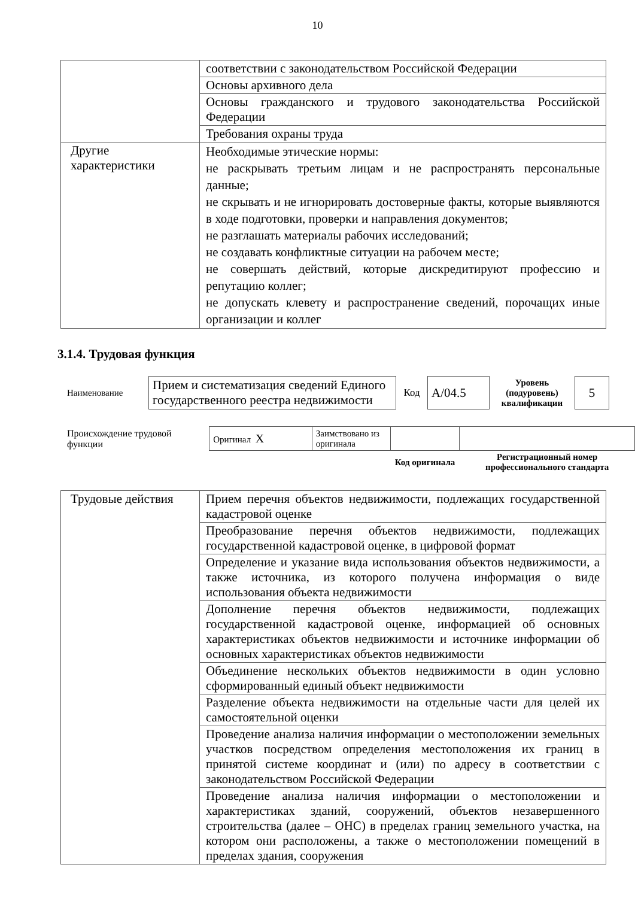10
| | соответствии с законодательством Российской Федерации |
| | Основы архивного дела |
| | Основы гражданского и трудового законодательства Российской Федерации |
| | Требования охраны труда |
| Другие характеристики | Необходимые этические нормы: не раскрывать третьим лицам и не распространять персональные данные; не скрывать и не игнорировать достоверные факты, которые выявляются в ходе подготовки, проверки и направления документов; не разглашать материалы рабочих исследований; не создавать конфликтные ситуации на рабочем месте; не совершать действий, которые дискредитируют профессию и репутацию коллег; не допускать клевету и распространение сведений, порочащих иные организации и коллег |
3.1.4. Трудовая функция
| Наименование | Прием и систематизация сведений Единого государственного реестра недвижимости | Код | A/04.5 | Уровень (подуровень) квалификации | 5 |
| Происхождение трудовой функции | Оригинал X | Заимствовано из оригинала | | |
| | | | Код оригинала | Регистрационный номер профессионального стандарта |
| Трудовые действия | Прием перечня объектов недвижимости, подлежащих государственной кадастровой оценке |
| | Преобразование перечня объектов недвижимости, подлежащих государственной кадастровой оценке, в цифровой формат |
| | Определение и указание вида использования объектов недвижимости, а также источника, из которого получена информация о виде использования объекта недвижимости |
| | Дополнение перечня объектов недвижимости, подлежащих государственной кадастровой оценке, информацией об основных характеристиках объектов недвижимости и источнике информации об основных характеристиках объектов недвижимости |
| | Объединение нескольких объектов недвижимости в один условно сформированный единый объект недвижимости |
| | Разделение объекта недвижимости на отдельные части для целей их самостоятельной оценки |
| | Проведение анализа наличия информации о местоположении земельных участков посредством определения местоположения их границ в принятой системе координат и (или) по адресу в соответствии с законодательством Российской Федерации |
| | Проведение анализа наличия информации о местоположении и характеристиках зданий, сооружений, объектов незавершенного строительства (далее – ОНС) в пределах границ земельного участка, на котором они расположены, а также о местоположении помещений в пределах здания, сооружения |